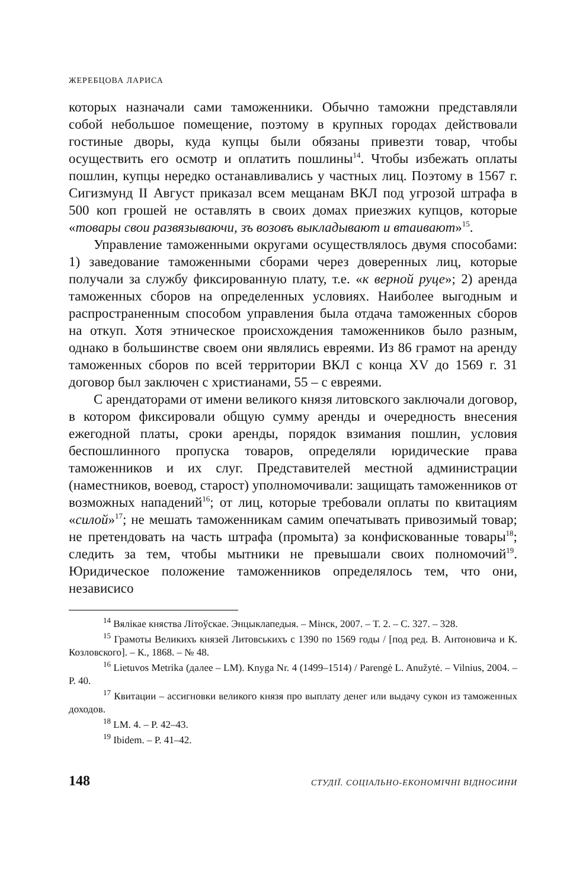ЖЕРЕБЦОВА ЛАРИСА
которых назначали сами таможенники. Обычно таможни представляли собой небольшое помещение, поэтому в крупных городах действовали гостиные дворы, куда купцы были обязаны привезти товар, чтобы осуществить его осмотр и оплатить пошлины<sup>14</sup>. Чтобы избежать оплаты пошлин, купцы нередко останавливались у частных лиц. Поэтому в 1567 г. Сигизмунд II Август приказал всем мещанам ВКЛ под угрозой штрафа в 500 коп грошей не оставлять в своих домах приезжих купцов, которые «товары свои развязываючи, зъ возовъ выкладывают и втаивают»<sup>15</sup>.
Управление таможенными округами осуществлялось двумя способами: 1) заведование таможенными сборами через доверенных лиц, которые получали за службу фиксированную плату, т.е. «к верной руце»; 2) аренда таможенных сборов на определенных условиях. Наиболее выгодным и распространенным способом управления была отдача таможенных сборов на откуп. Хотя этническое происхождения таможенников было разным, однако в большинстве своем они являлись евреями. Из 86 грамот на аренду таможенных сборов по всей территории ВКЛ с конца XV до 1569 г. 31 договор был заключен с христианами, 55 – с евреями.
С арендаторами от имени великого князя литовского заключали договор, в котором фиксировали общую сумму аренды и очередность внесения ежегодной платы, сроки аренды, порядок взимания пошлин, условия беспошлинного пропуска товаров, определяли юридические права таможенников и их слуг. Представителей местной администрации (наместников, воевод, старост) уполномочивали: защищать таможенников от возможных нападений<sup>16</sup>; от лиц, которые требовали оплаты по квитациям «силой»<sup>17</sup>; не мешать таможенникам самим опечатывать привозимый товар; не претендовать на часть штрафа (промыта) за конфискованные товары<sup>18</sup>; следить за тем, чтобы мытники не превышали своих полномочий<sup>19</sup>. Юридическое положение таможенников определялось тем, что они, независисо
<sup>14</sup> Вялікае княства Літоўскае. Энцыклапедыя. – Мінск, 2007. – Т. 2. – С. 327. – 328.
<sup>15</sup> Грамоты Великихъ князей Литовськихъ с 1390 по 1569 годы / [под ред. В. Антоновича и К. Козловского]. – К., 1868. – № 48.
<sup>16</sup> Lietuvos Metrika (далее – LM). Knyga Nr. 4 (1499–1514) / Parengė L. Anužytė. – Vilnius, 2004. – P. 40.
<sup>17</sup> Квитации – ассигновки великого князя про выплату денег или выдачу сукон из таможенных доходов.
<sup>18</sup> LM. 4. – P. 42–43.
<sup>19</sup> Ibidem. – P. 41–42.
148 СТУДІЇ. СОЦІАЛЬНО-ЕКОНОМІЧНІ ВІДНОСИНИ